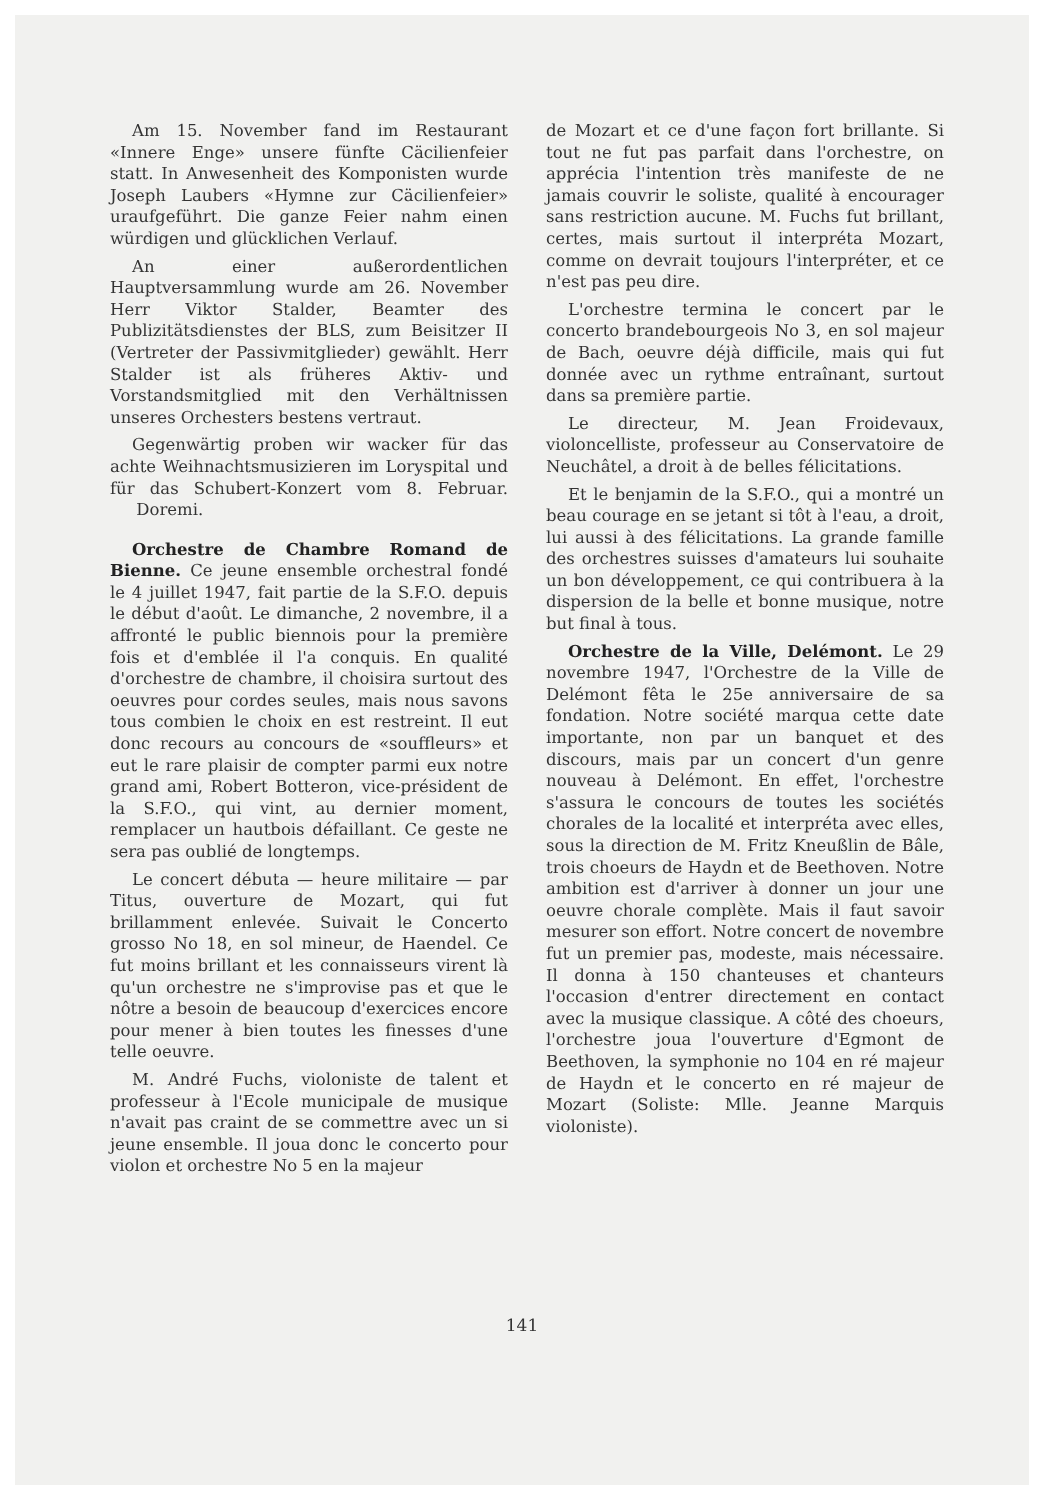Am 15. November fand im Restaurant «Innere Enge» unsere fünfte Cäcilienfeier statt. In Anwesenheit des Komponisten wurde Joseph Laubers «Hymne zur Cäcilienfeier» uraufgeführt. Die ganze Feier nahm einen würdigen und glücklichen Verlauf.
An einer außerordentlichen Hauptversammlung wurde am 26. November Herr Viktor Stalder, Beamter des Publizitätsdienstes der BLS, zum Beisitzer II (Vertreter der Passivmitglieder) gewählt. Herr Stalder ist als früheres Aktiv- und Vorstandsmitglied mit den Verhältnissen unseres Orchesters bestens vertraut.
Gegenwärtig proben wir wacker für das achte Weihnachtsmusizieren im Loryspital und für das Schubert-Konzert vom 8. Februar. Doremi.
Orchestre de Chambre Romand de Bienne. Ce jeune ensemble orchestral fondé le 4 juillet 1947, fait partie de la S.F.O. depuis le début d'août. Le dimanche, 2 novembre, il a affronté le public biennois pour la première fois et d'emblée il l'a conquis. En qualité d'orchestre de chambre, il choisira surtout des oeuvres pour cordes seules, mais nous savons tous combien le choix en est restreint. Il eut donc recours au concours de «souffleurs» et eut le rare plaisir de compter parmi eux notre grand ami, Robert Botteron, vice-président de la S.F.O., qui vint, au dernier moment, remplacer un hautbois défaillant. Ce geste ne sera pas oublié de longtemps.
Le concert débuta — heure militaire — par Titus, ouverture de Mozart, qui fut brillamment enlevée. Suivait le Concerto grosso No 18, en sol mineur, de Haendel. Ce fut moins brillant et les connaisseurs virent là qu'un orchestre ne s'improvise pas et que le nôtre a besoin de beaucoup d'exercices encore pour mener à bien toutes les finesses d'une telle oeuvre.
M. André Fuchs, violoniste de talent et professeur à l'Ecole municipale de musique n'avait pas craint de se commettre avec un si jeune ensemble. Il joua donc le concerto pour violon et orchestre No 5 en la majeur
de Mozart et ce d'une façon fort brillante. Si tout ne fut pas parfait dans l'orchestre, on apprécia l'intention très manifeste de ne jamais couvrir le soliste, qualité à encourager sans restriction aucune. M. Fuchs fut brillant, certes, mais surtout il interpréta Mozart, comme on devrait toujours l'interpréter, et ce n'est pas peu dire.
L'orchestre termina le concert par le concerto brandebourgeois No 3, en sol majeur de Bach, oeuvre déjà difficile, mais qui fut donnée avec un rythme entraînant, surtout dans sa première partie.
Le directeur, M. Jean Froidevaux, violoncelliste, professeur au Conservatoire de Neuchâtel, a droit à de belles félicitations.
Et le benjamin de la S.F.O., qui a montré un beau courage en se jetant si tôt à l'eau, a droit, lui aussi à des félicitations. La grande famille des orchestres suisses d'amateurs lui souhaite un bon développement, ce qui contribuera à la dispersion de la belle et bonne musique, notre but final à tous.
Orchestre de la Ville, Delémont. Le 29 novembre 1947, l'Orchestre de la Ville de Delémont fêta le 25e anniversaire de sa fondation. Notre société marqua cette date importante, non par un banquet et des discours, mais par un concert d'un genre nouveau à Delémont. En effet, l'orchestre s'assura le concours de toutes les sociétés chorales de la localité et interpréta avec elles, sous la direction de M. Fritz Kneußlin de Bâle, trois choeurs de Haydn et de Beethoven. Notre ambition est d'arriver à donner un jour une oeuvre chorale complète. Mais il faut savoir mesurer son effort. Notre concert de novembre fut un premier pas, modeste, mais nécessaire. Il donna à 150 chanteuses et chanteurs l'occasion d'entrer directement en contact avec la musique classique. A côté des choeurs, l'orchestre joua l'ouverture d'Egmont de Beethoven, la symphonie no 104 en ré majeur de Haydn et le concerto en ré majeur de Mozart (Soliste: Mlle. Jeanne Marquis violoniste).
141